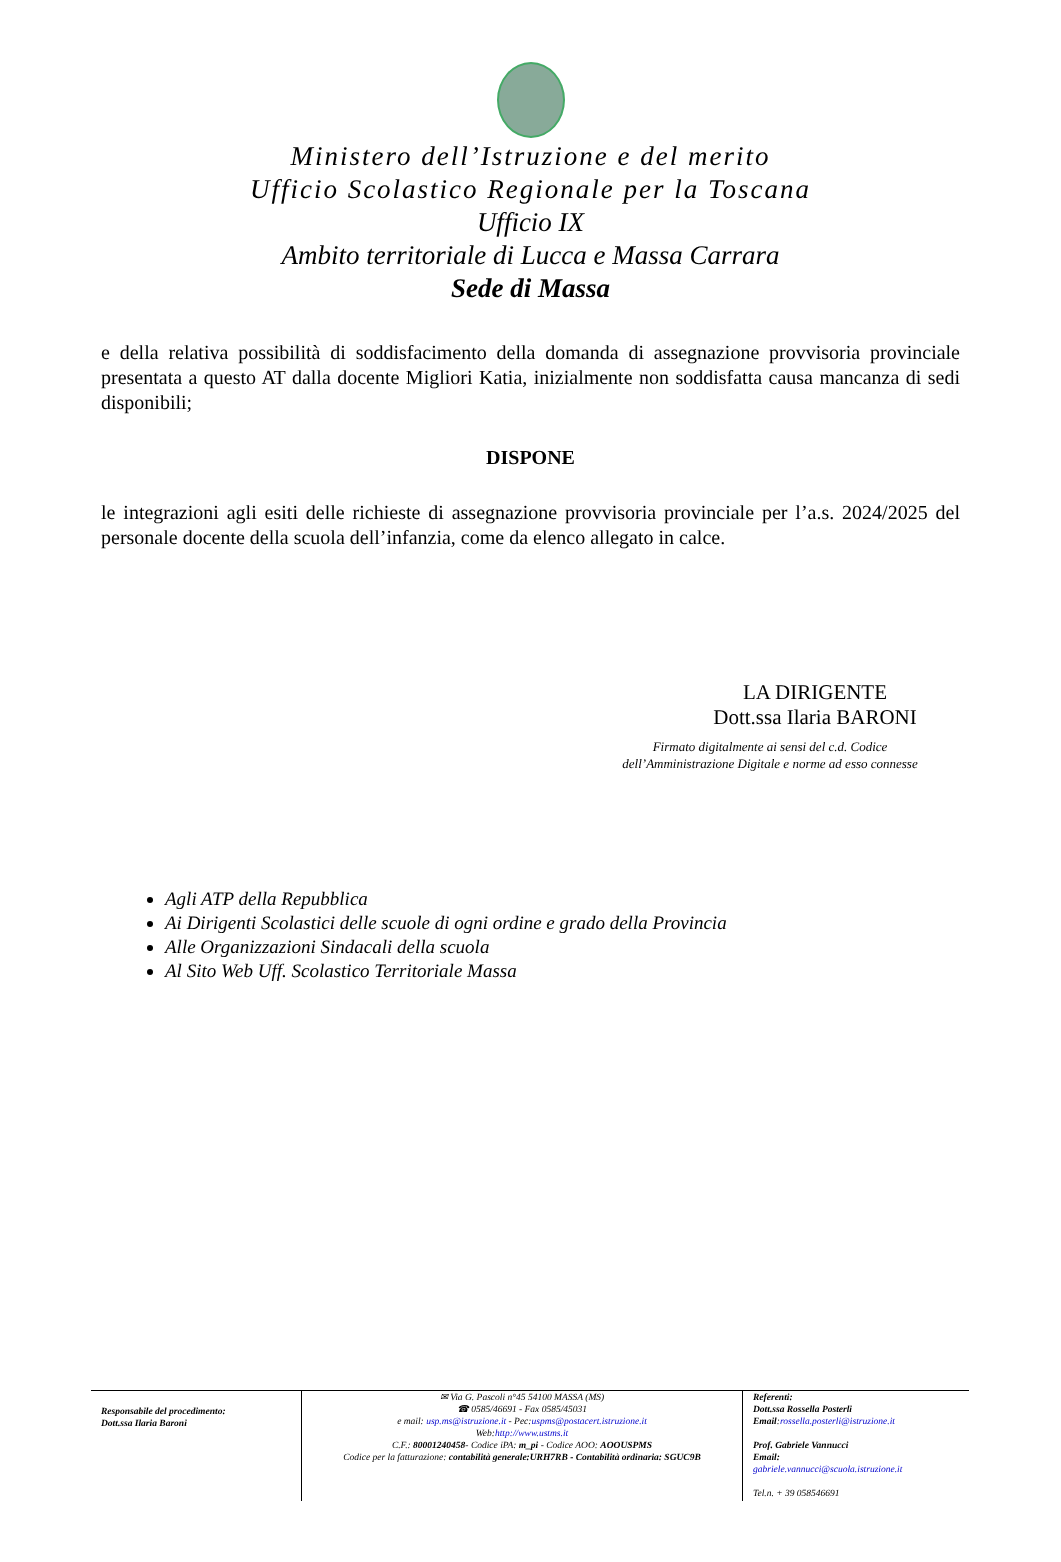Ministero dell’Istruzione e del merito
Ufficio Scolastico Regionale per la Toscana
Ufficio IX
Ambito territoriale di Lucca e Massa Carrara
Sede di Massa
e della relativa possibilità di soddisfacimento della domanda di assegnazione provvisoria provinciale presentata a questo AT dalla docente Migliori Katia, inizialmente non soddisfatta causa mancanza di sedi disponibili;
DISPONE
le integrazioni agli esiti delle richieste di assegnazione provvisoria provinciale per l’a.s. 2024/2025 del personale docente della scuola dell’infanzia, come da elenco allegato in calce.
LA DIRIGENTE
Dott.ssa Ilaria BARONI
Firmato digitalmente ai sensi del c.d. Codice
dell’Amministrazione Digitale e norme ad esso connesse
Agli ATP della Repubblica
Ai Dirigenti Scolastici delle scuole di ogni ordine e grado della Provincia
Alle Organizzazioni Sindacali della scuola
Al Sito Web Uff. Scolastico Territoriale Massa
Responsabile del procedimento:
Dott.ssa Ilaria Baroni
✉ Via G. Pascoli n°45 54100 MASSA (MS)
☎ 0585/46691 - Fax 0585/45031
e mail: usp.ms@istruzione.it - Pec:uspms@postacert.istruzione.it
Web:http://www.ustms.it
C.F.: 80001240458- Codice iPA: m_pi - Codice AOO: AOOUSPMS
Codice per la fatturazione: contabilità generale:URH7RB - Contabilità ordinaria: SGUC9B
Referenti:
Dott.ssa Rossella Posterli
Email:rossella.posterli@istruzione.it
Prof. Gabriele Vannucci
Email:
gabriele.vannucci@scuola.istruzione.it
Tel.n. + 39 058546691